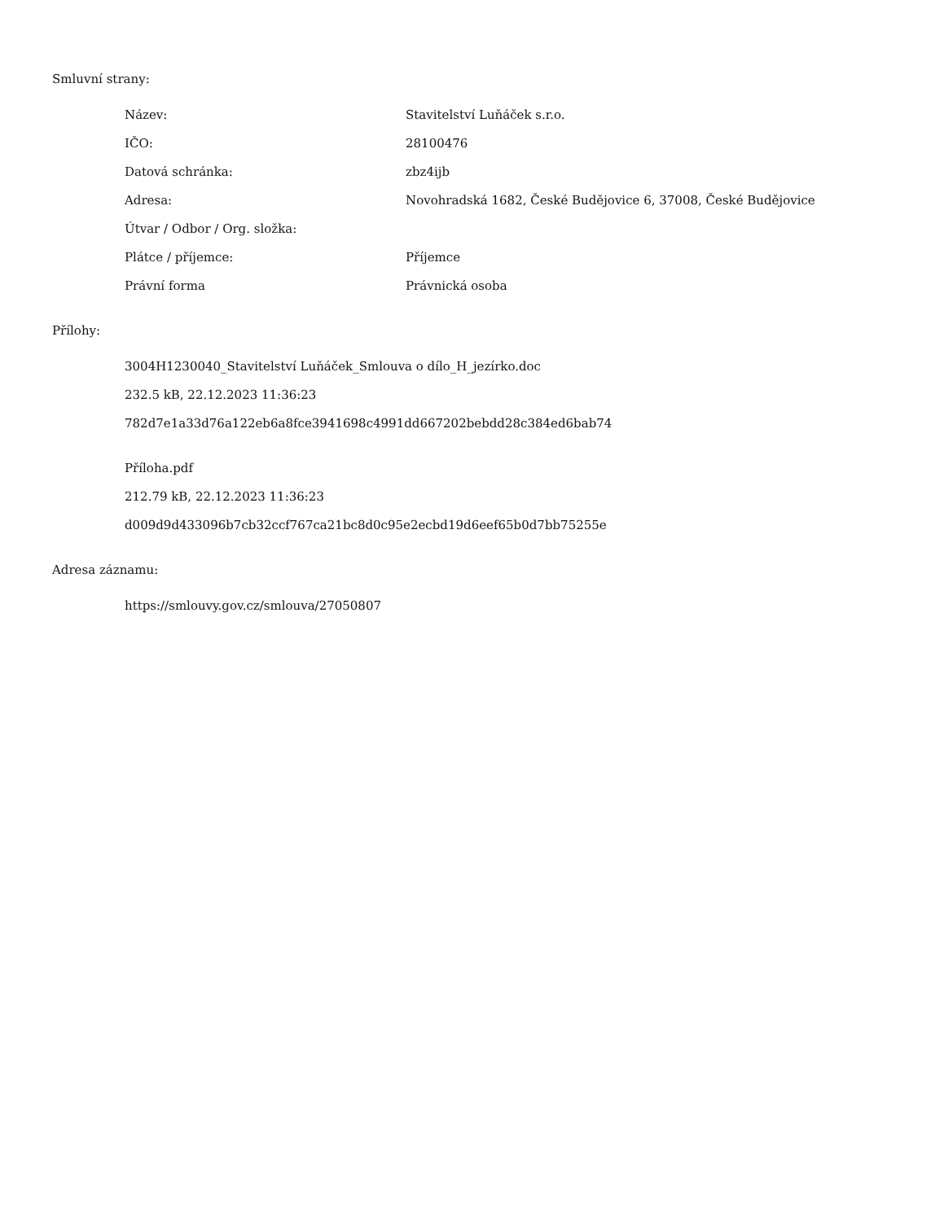Smluvní strany:
| Název: | Stavitelství Luňáček s.r.o. |
| IČO: | 28100476 |
| Datová schránka: | zbz4ijb |
| Adresa: | Novohradská 1682, České Budějovice 6, 37008, České Budějovice |
| Útvar / Odbor / Org. složka: | |
| Plátce / příjemce: | Příjemce |
| Právní forma | Právnická osoba |
Přílohy:
3004H1230040_Stavitelství Luňáček_Smlouva o dílo_H_jezírko.doc
232.5 kB, 22.12.2023 11:36:23
782d7e1a33d76a122eb6a8fce3941698c4991dd667202bebdd28c384ed6bab74
Příloha.pdf
212.79 kB, 22.12.2023 11:36:23
d009d9d433096b7cb32ccf767ca21bc8d0c95e2ecbd19d6eef65b0d7bb75255e
Adresa záznamu:
https://smlouvy.gov.cz/smlouva/27050807